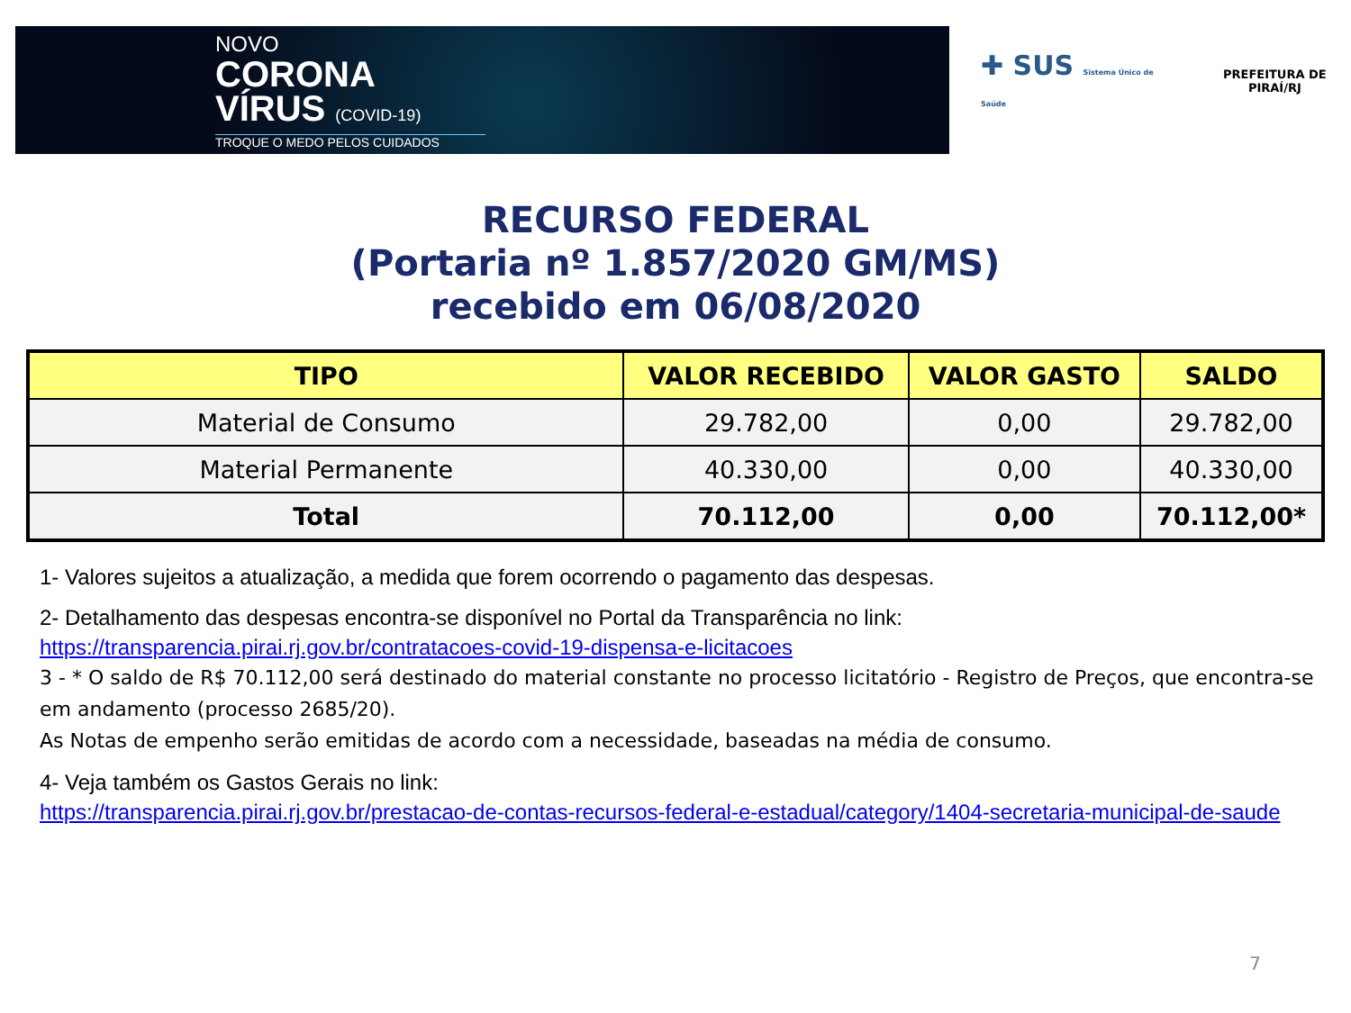NOVO
CORONA
VÍRUS (COVID-19)
TROQUE O MEDO PELOS CUIDADOS
✚ SUS Sistema Único de Saúde
PREFEITURA DE PIRAÍ/RJ
RECURSO FEDERAL
(Portaria nº 1.857/2020 GM/MS)
recebido em 06/08/2020
| TIPO | VALOR RECEBIDO | VALOR GASTO | SALDO |
| --- | --- | --- | --- |
| Material de Consumo | 29.782,00 | 0,00 | 29.782,00 |
| Material Permanente | 40.330,00 | 0,00 | 40.330,00 |
| Total | 70.112,00 | 0,00 | 70.112,00* |
1- Valores sujeitos a atualização, a medida que forem ocorrendo o pagamento das despesas.
2- Detalhamento das despesas encontra-se disponível no Portal da Transparência no link:
https://transparencia.pirai.rj.gov.br/contratacoes-covid-19-dispensa-e-licitacoes
3 - * O saldo de R$ 70.112,00 será destinado do material constante no processo licitatório - Registro de Preços, que encontra-se em andamento (processo 2685/20).
As Notas de empenho serão emitidas de acordo com a necessidade, baseadas na média de consumo.
4- Veja também os Gastos Gerais no link:
https://transparencia.pirai.rj.gov.br/prestacao-de-contas-recursos-federal-e-estadual/category/1404-secretaria-municipal-de-saude
7